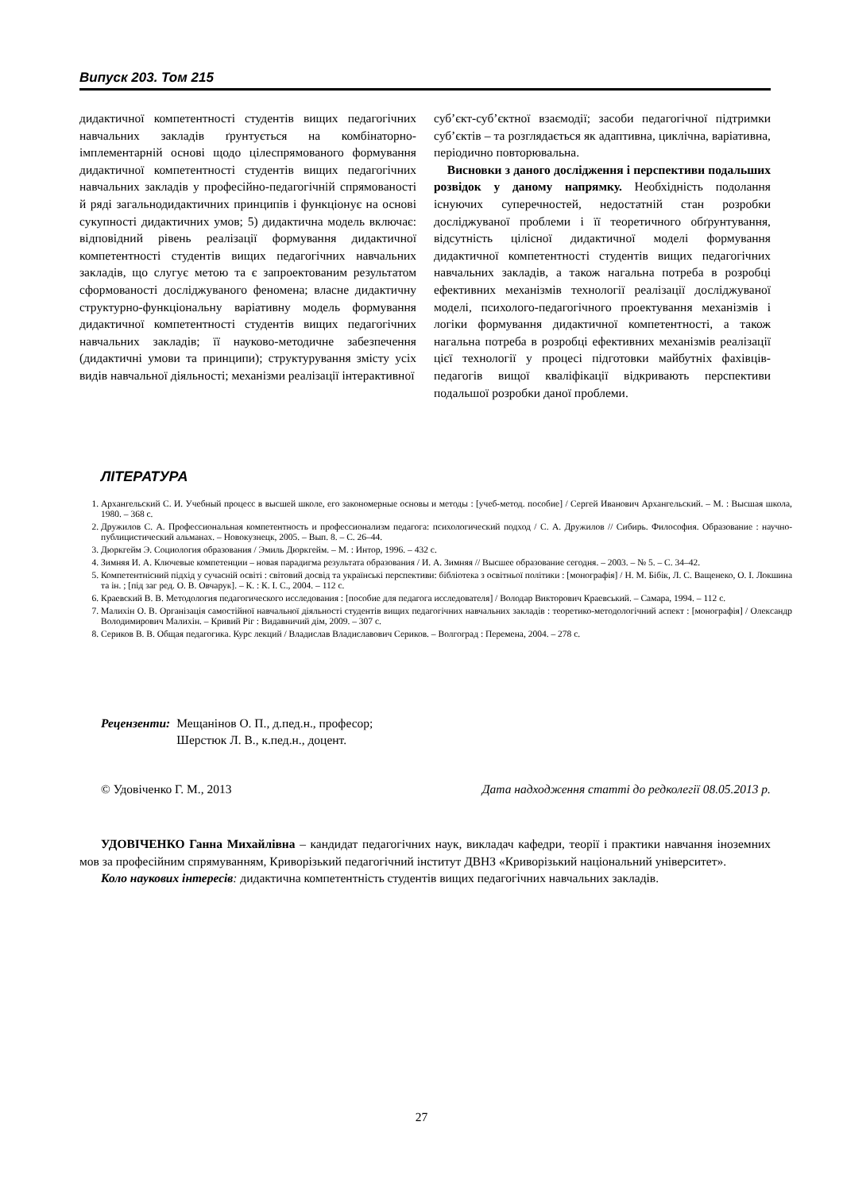Випуск 203. Том 215
дидактичної компетентності студентів вищих педагогічних навчальних закладів ґрунтується на комбінаторно-імплементарній основі щодо цілеспрямованого формування дидактичної компетентності студентів вищих педагогічних навчальних закладів у професійно-педагогічній спрямованості й ряді загальнодидактичних принципів і функціонує на основі сукупності дидактичних умов; 5) дидактична модель включає: відповідний рівень реалізації формування дидактичної компетентності студентів вищих педагогічних навчальних закладів, що слугує метою та є запроектованим результатом сформованості досліджуваного феномена; власне дидактичну структурно-функціональну варіативну модель формування дидактичної компетентності студентів вищих педагогічних навчальних закладів; її науково-методичне забезпечення (дидактичні умови та принципи); структурування змісту усіх видів навчальної діяльності; механізми реалізації інтерактивної
суб’єкт-суб’єктної взаємодії; засоби педагогічної підтримки суб’єктів – та розглядається як адаптивна, циклічна, варіативна, періодично повторювальна.
Висновки з даного дослідження і перспективи подальших розвідок у даному напрямку. Необхідність подолання існуючих суперечностей, недостатній стан розробки досліджуваної проблеми і її теоретичного обґрунтування, відсутність цілісної дидактичної моделі формування дидактичної компетентності студентів вищих педагогічних навчальних закладів, а також нагальна потреба в розробці ефективних механізмів технології реалізації досліджуваної моделі, психолого-педагогічного проектування механізмів і логіки формування дидактичної компетентності, а також нагальна потреба в розробці ефективних механізмів реалізації цієї технології у процесі підготовки майбутніх фахівців-педагогів вищої кваліфікації відкривають перспективи подальшої розробки даної проблеми.
ЛІТЕРАТУРА
1. Архангельский С. И. Учебный процесс в высшей школе, его закономерные основы и методы : [учеб-метод. пособие] / Сергей Иванович Архангельский. – М. : Высшая школа, 1980. – 368 с.
2. Дружилов С. А. Профессиональная компетентность и профессионализм педагога: психологический подход / С. А. Дружилов // Сибирь. Философия. Образование : научно-публицистический альманах. – Новокузнецк, 2005. – Вып. 8. – С. 26–44.
3. Дюркгейм Э. Социология образования / Эмиль Дюркгейм. – М. : Интор, 1996. – 432 с.
4. Зимняя И. А. Ключевые компетенции – новая парадигма результата образования / И. А. Зимняя // Высшее образование сегодня. – 2003. – № 5. – С. 34–42.
5. Компетентнісний підхід у сучасній освіті : світовий досвід та українські перспективи: бібліотека з освітньої політики : [монографія] / Н. М. Бібік, Л. С. Ващенеко, О. І. Локшина та ін. ; [під заг ред. О. В. Овчарук]. – К. : К. І. С., 2004. – 112 с.
6. Краевский В. В. Методология педагогического исследования : [пособие для педагога исследователя] / Володар Викторович Краевський. – Самара, 1994. – 112 с.
7. Малихін О. В. Організація самостійної навчальної діяльності студентів вищих педагогічних навчальних закладів : теоретико-методологічний аспект : [монографія] / Олександр Володимирович Малихін. – Кривий Ріг : Видавничий дім, 2009. – 307 с.
8. Сериков В. В. Общая педагогика. Курс лекций / Владислав Владиславович Сериков. – Волгоград : Перемена, 2004. – 278 с.
Рецензенти: Мещанінов О. П., д.пед.н., професор;
Шерстюк Л. В., к.пед.н., доцент.
© Удовіченко Г. М., 2013 Дата надходження статті до редколегії 08.05.2013 р.
УДОВІЧЕНКО Ганна Михайлівна – кандидат педагогічних наук, викладач кафедри, теорії і практики навчання іноземних мов за професійним спрямуванням, Криворізький педагогічний інститут ДВНЗ «Криворізький національний університет».
Коло наукових інтересів: дидактична компетентність студентів вищих педагогічних навчальних закладів.
27